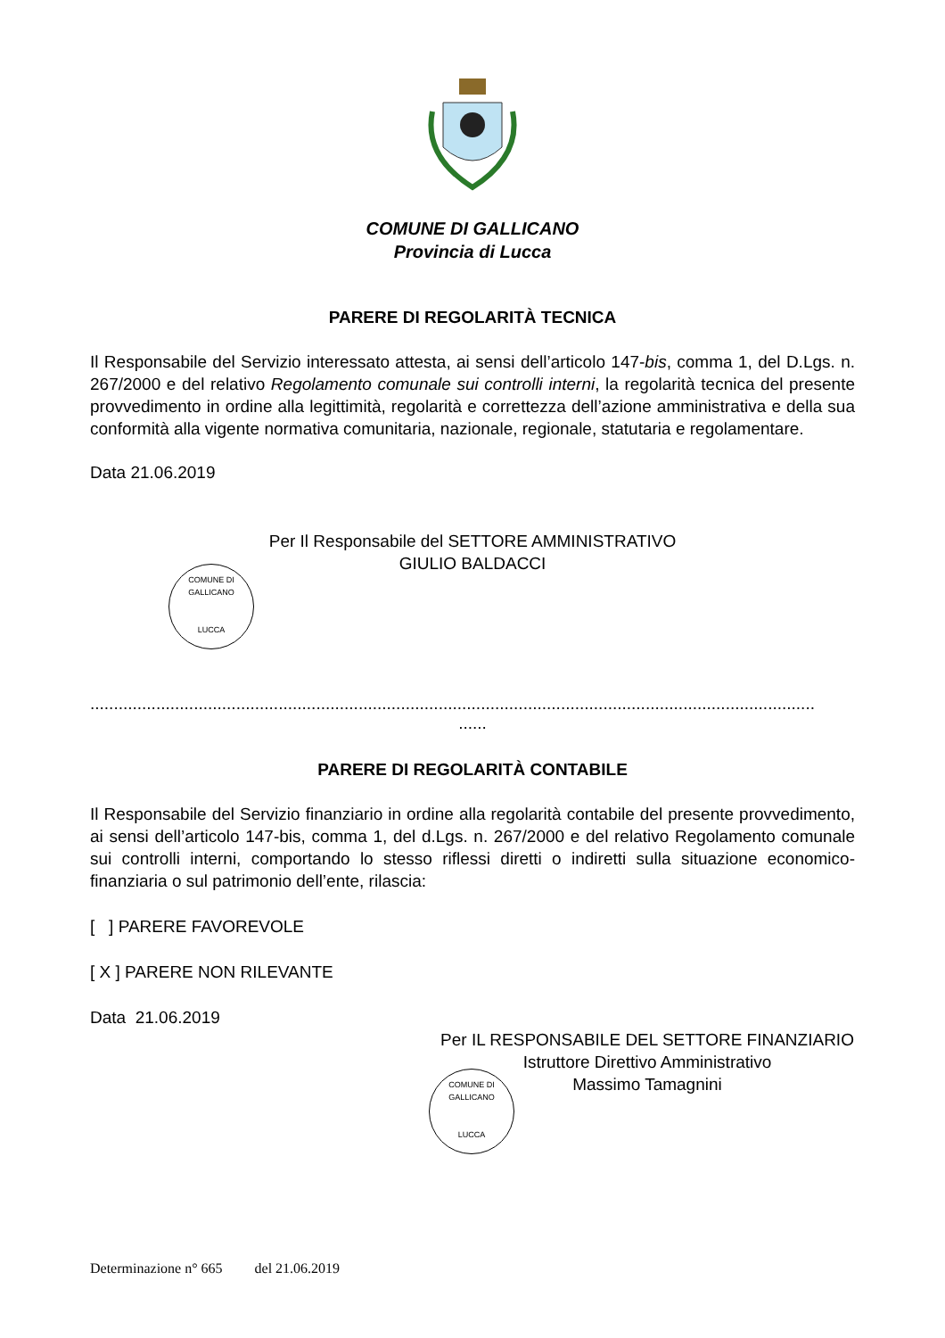COMUNE DI GALLICANO
Provincia di Lucca
PARERE DI REGOLARITÀ TECNICA
Il Responsabile del Servizio interessato attesta, ai sensi dell’articolo 147-bis, comma 1, del D.Lgs. n. 267/2000 e del relativo Regolamento comunale sui controlli interni, la regolarità tecnica del presente provvedimento in ordine alla legittimità, regolarità e correttezza dell’azione amministrativa e della sua conformità alla vigente normativa comunitaria, nazionale, regionale, statutaria e regolamentare.
Data 21.06.2019
Per Il Responsabile del SETTORE AMMINISTRATIVO
GIULIO BALDACCI
COMUNE DI GALLICANO
LUCCA
..........................................................................................................................................................
......
PARERE DI REGOLARITÀ CONTABILE
Il Responsabile del Servizio finanziario in ordine alla regolarità contabile del presente provvedimento, ai sensi dell’articolo 147-bis, comma 1, del d.Lgs. n. 267/2000 e del relativo Regolamento comunale sui controlli interni, comportando lo stesso riflessi diretti o indiretti sulla situazione economico-finanziaria o sul patrimonio dell’ente, rilascia:
[ ] PARERE FAVOREVOLE
[ X ] PARERE NON RILEVANTE
Data 21.06.2019
Per IL RESPONSABILE DEL SETTORE FINANZIARIO
Istruttore Direttivo Amministrativo
Massimo Tamagnini
COMUNE DI GALLICANO
LUCCA
Determinazione n° 665 del 21.06.2019